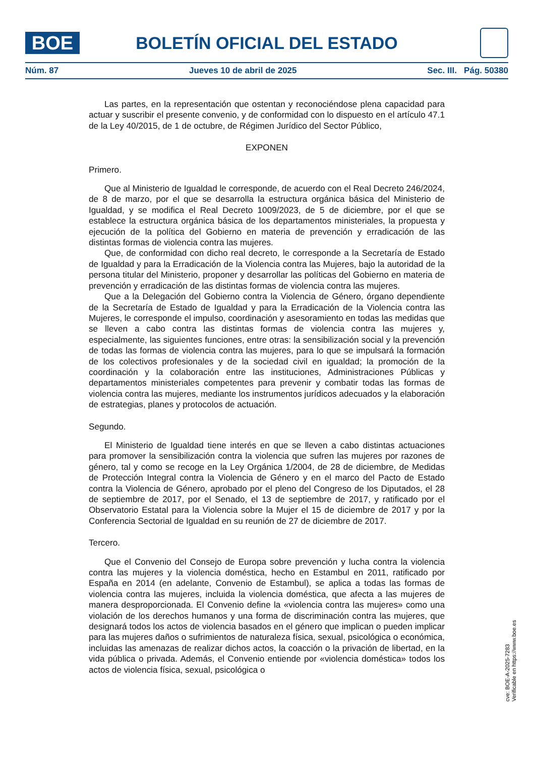BOE
BOLETÍN OFICIAL DEL ESTADO
Núm. 87 Jueves 10 de abril de 2025 Sec. III. Pág. 50380
Las partes, en la representación que ostentan y reconociéndose plena capacidad para actuar y suscribir el presente convenio, y de conformidad con lo dispuesto en el artículo 47.1 de la Ley 40/2015, de 1 de octubre, de Régimen Jurídico del Sector Público,
EXPONEN
Primero.
Que al Ministerio de Igualdad le corresponde, de acuerdo con el Real Decreto 246/2024, de 8 de marzo, por el que se desarrolla la estructura orgánica básica del Ministerio de Igualdad, y se modifica el Real Decreto 1009/2023, de 5 de diciembre, por el que se establece la estructura orgánica básica de los departamentos ministeriales, la propuesta y ejecución de la política del Gobierno en materia de prevención y erradicación de las distintas formas de violencia contra las mujeres.
Que, de conformidad con dicho real decreto, le corresponde a la Secretaría de Estado de Igualdad y para la Erradicación de la Violencia contra las Mujeres, bajo la autoridad de la persona titular del Ministerio, proponer y desarrollar las políticas del Gobierno en materia de prevención y erradicación de las distintas formas de violencia contra las mujeres.
Que a la Delegación del Gobierno contra la Violencia de Género, órgano dependiente de la Secretaría de Estado de Igualdad y para la Erradicación de la Violencia contra las Mujeres, le corresponde el impulso, coordinación y asesoramiento en todas las medidas que se lleven a cabo contra las distintas formas de violencia contra las mujeres y, especialmente, las siguientes funciones, entre otras: la sensibilización social y la prevención de todas las formas de violencia contra las mujeres, para lo que se impulsará la formación de los colectivos profesionales y de la sociedad civil en igualdad; la promoción de la coordinación y la colaboración entre las instituciones, Administraciones Públicas y departamentos ministeriales competentes para prevenir y combatir todas las formas de violencia contra las mujeres, mediante los instrumentos jurídicos adecuados y la elaboración de estrategias, planes y protocolos de actuación.
Segundo.
El Ministerio de Igualdad tiene interés en que se lleven a cabo distintas actuaciones para promover la sensibilización contra la violencia que sufren las mujeres por razones de género, tal y como se recoge en la Ley Orgánica 1/2004, de 28 de diciembre, de Medidas de Protección Integral contra la Violencia de Género y en el marco del Pacto de Estado contra la Violencia de Género, aprobado por el pleno del Congreso de los Diputados, el 28 de septiembre de 2017, por el Senado, el 13 de septiembre de 2017, y ratificado por el Observatorio Estatal para la Violencia sobre la Mujer el 15 de diciembre de 2017 y por la Conferencia Sectorial de Igualdad en su reunión de 27 de diciembre de 2017.
Tercero.
Que el Convenio del Consejo de Europa sobre prevención y lucha contra la violencia contra las mujeres y la violencia doméstica, hecho en Estambul en 2011, ratificado por España en 2014 (en adelante, Convenio de Estambul), se aplica a todas las formas de violencia contra las mujeres, incluida la violencia doméstica, que afecta a las mujeres de manera desproporcionada. El Convenio define la «violencia contra las mujeres» como una violación de los derechos humanos y una forma de discriminación contra las mujeres, que designará todos los actos de violencia basados en el género que implican o pueden implicar para las mujeres daños o sufrimientos de naturaleza física, sexual, psicológica o económica, incluidas las amenazas de realizar dichos actos, la coacción o la privación de libertad, en la vida pública o privada. Además, el Convenio entiende por «violencia doméstica» todos los actos de violencia física, sexual, psicológica o
cve: BOE-A-2025-7283
Verificable en https://www.boe.es